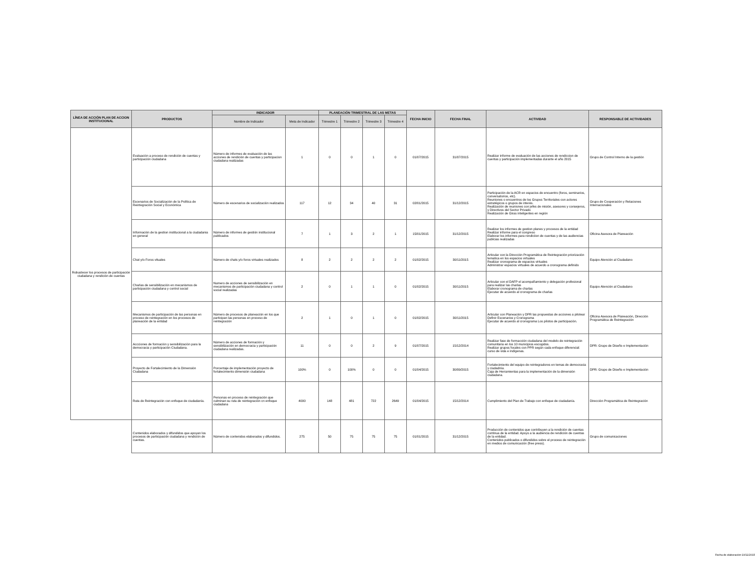| LÍNEA DE ACCIÓN PLAN DE ACCION INSTITUCIONAL | PRODUCTOS | INDICADOR | | PLANEACIÓN TRIMESTRAL DE LAS METAS | | | | FECHA INICIO | FECHA FINAL | ACTIVIDAD | RESPONSABLE DE ACTIVIDADES |
| --- | --- | --- | --- | --- | --- | --- | --- | --- | --- | --- | --- |
| | | Nombre de Indicador | Meta de Indicador | Trimestre 1 | Trimestre 2 | Trimestre 3 | Trimestre 4 | | | | |
| Robustecer los procesos de participación ciudadana y rendición de cuentas | Evaluación a proceso de rendición de cuentas y participación ciudadana | Número de informes de evaluación de las acciones de rendición de cuentas y participacion ciudadana realizadas | 1 | 0 | 0 | 1 | 0 | 01/07/2015 | 31/07/2015 | Realizar informe de evaluación de las acciones de rendiccion de cuentas y participación implementadas durante el año 2015 | Grupo de Control Interno de la gestión |
| | Escenarios de Socialización de la Política de Reintegración Social y Económica | Número de escenarios de socialización realizados | 117 | 12 | 34 | 40 | 31 | 02/01/2015 | 31/12/2015 | Participación de la ACR en espacios de encuentro (foros, seminarios, conversatorios, etc). Reuniones o encuentros de los Grupos Territoriales con actores estratégicos o grupos de interés. Realización de reuniones con jefes de misión, asesores y consejeros, y Directivos del Sector Privado Realización de Giras inteligentes en región | Grupo de Cooperación y Relaciones Internacionales |
| | Información de la gestion institucional a la ciudadania en general | Número de informes de gestión institucional publicados | 7 | 1 | 3 | 2 | 1 | 15/01/2015 | 31/12/2015 | Realizar los informes de gestion planes y procesos de la entidad Realizar informe para el congreso Elaborar los informes para rendiciion de cuentas y de las audiencias publcias realizadas | Oficina Asesora de Planeación |
| | Chat y/o Foros vituales | Número de chats y/o foros virtuales realizados | 8 | 2 | 2 | 2 | 2 | 01/02/2015 | 30/11/2015 | Articular con la Dirección Programática de Reintegración priorización tematica en los espacios virtuales Realizar cronograma de espacios virtuales Administrar espacios virtuales de acuerdo a cronograma definido | Equipo Atención al Ciudadano |
| | Charlas de sensibilización en mecanismos de participación ciudadana y control social | Numero de acciones de sensibilización en mecanismos de participación ciudadana y control social realizadas | 2 | 0 | 1 | 1 | 0 | 01/02/2015 | 30/11/2015 | Articular con el DAFP el acompañamiento y delegación profesional para realizar las charlas Elaborar cronograma de charlas Ejecutar de acuerdo al cronograma de charlas | Equipo Atención al Ciudadano |
| | Mecanismos de participación de las personas en proceso de reintegración en los procesos de planeación de la entidad | Número de procesos de planeación en los que participan las personas en proceso de reintegración | 2 | 1 | 0 | 1 | 0 | 01/02/2015 | 30/11/2015 | Articular con Planeación y DPR las propuestas de acciones a pilotear Definir Escenarios y Cronograma Ejecutar de acuerdo al cronograma Los pilotos de participación. | Oficina Asesora de Planeación, Dirección Programática de Reintegración |
| | Accciones de formación y sensibilización para la democracia y participación Ciudadana. | Número de acciones de formación y sensibilización en democracia y participación ciudadana realizadas. | 11 | 0 | 0 | 2 | 9 | 01/07/2015 | 15/12/2014 | Realizar fase de formacción ciudadana del modelo de reintegración comunitaria en los 10 municipios escogidos. Realizar grupos focales con PPR según cada enfoque diferencial: curso de vida e indígenas. | DPR: Grupo de Diseño e Implementación |
| | Proyecto de Fortalecimiento de la Dimensión Ciudadana | Porcentaje de implementación proyecto de fortalecimiento dimensión ciudadana | 100% | 0 | 100% | 0 | 0 | 01/04/2015 | 30/09/2015 | Fortalecimiento del equipo de reintegradores en temas de democracia y ciudadnía. Caja de Herramientas para la implementación de la dimensión ciudadana. | DPR: Grupo de Diseño e Implementación |
| | Ruta de Reintegración con enfoque de ciudadanía. | Personas en proceso de reintegración que culminan su ruta de reintegración cn enfoque ciudadana | 4000 | 148 | 481 | 722 | 2649 | 01/04/2015 | 15/12/2014 | Cumplimiento del Plan de Trabajo con enfoque de ciudadanía. | Dirección Programática de Reintegración |
| | Contenidos elaborados y difundidos que apoyan los procesos de participación ciudadana y rendición de cuentas. | Número de contenidos elaborados y difundidos. | 275 | 50 | 75 | 75 | 75 | 01/01/2015 | 31/12/2015 | Producción de contenidos que contribuyen a la rendición de cuentas continua de la entidad. Apoyo a la audiencia de rendición de cuentas de la entidad. Contenidos publicados o difundidos sobre el proceso de reintegración en medios de comunicación (free press). | Grupo de comunicaciones |
Fecha de elaboración:10/11/2015